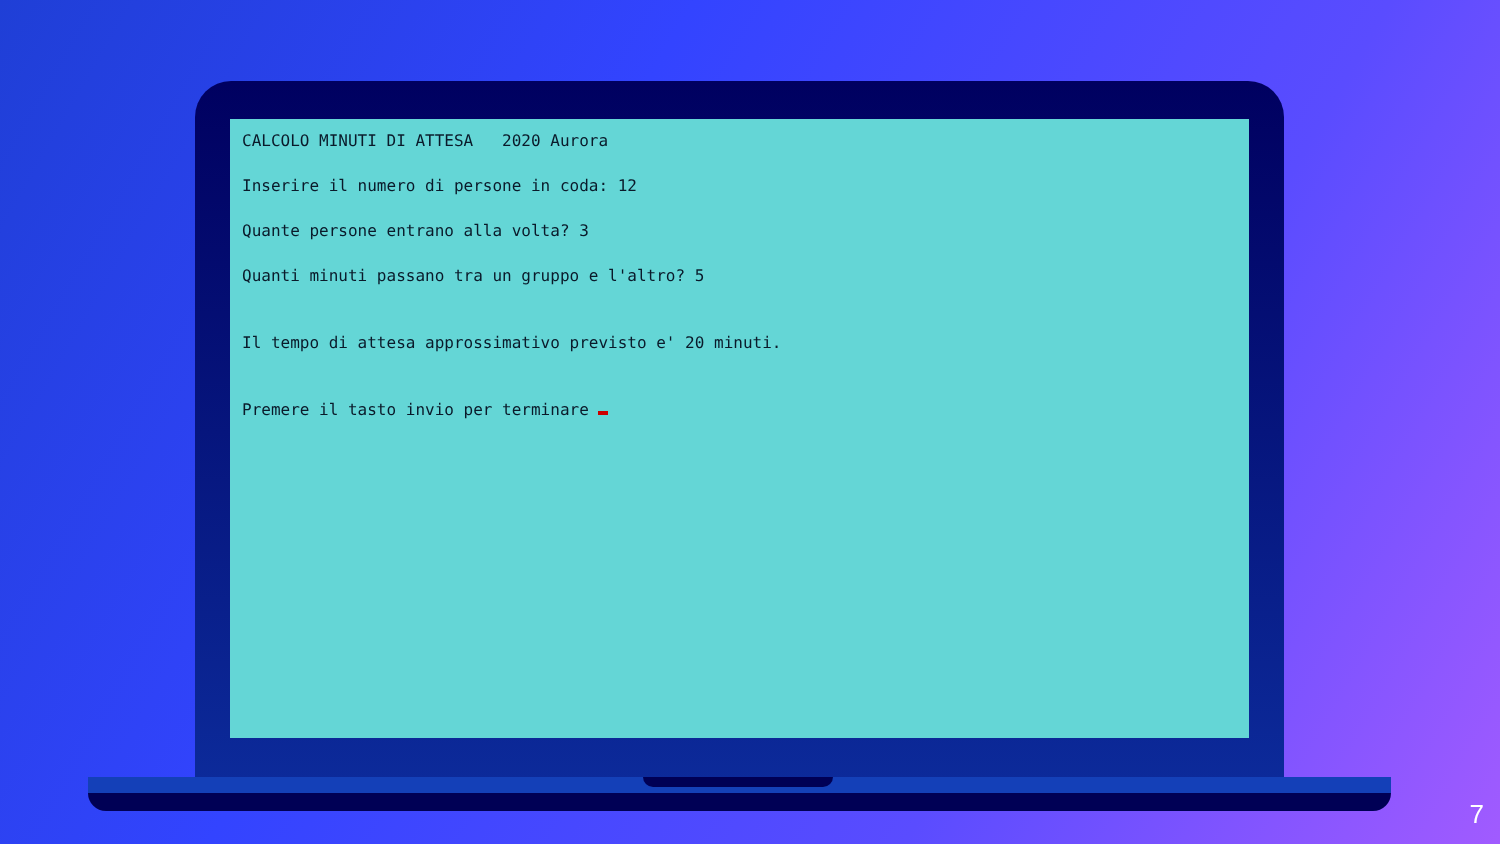CALCOLO MINUTI DI ATTESA 2020 Aurora
Inserire il numero di persone in coda: 12
Quante persone entrano alla volta? 3
Quanti minuti passano tra un gruppo e l'altro? 5
Il tempo di attesa approssimativo previsto e' 20 minuti.
Premere il tasto invio per terminare
7